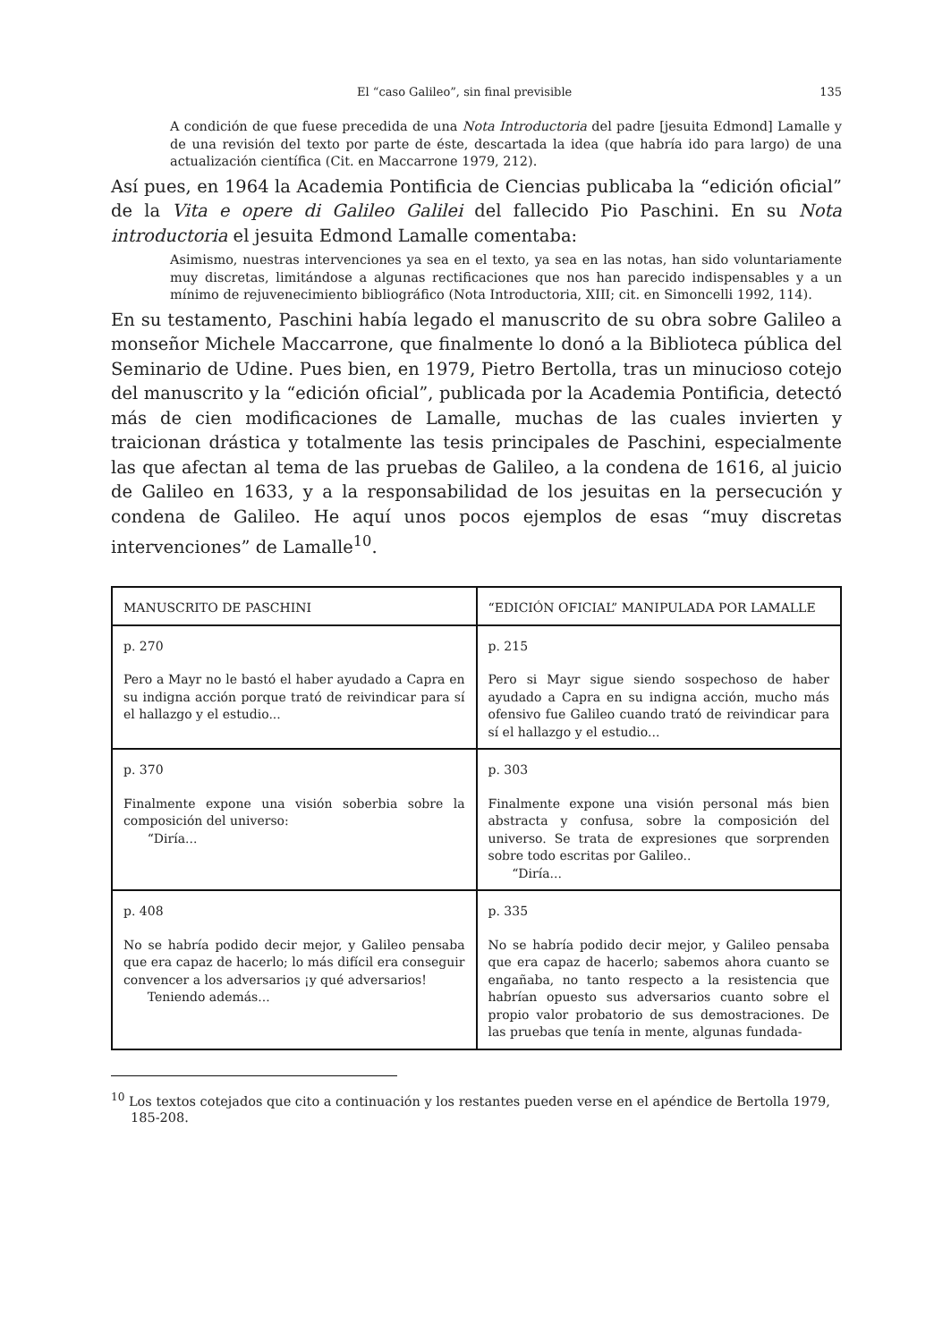El “caso Galileo”, sin final previsible 135
A condición de que fuese precedida de una Nota Introductoria del padre [jesuita Edmond] Lamalle y de una revisión del texto por parte de éste, descartada la idea (que habría ido para largo) de una actualización científica (Cit. en Maccarrone 1979, 212).
Así pues, en 1964 la Academia Pontificia de Ciencias publicaba la “edición oficial” de la Vita e opere di Galileo Galilei del fallecido Pio Paschini. En su Nota introductoria el jesuita Edmond Lamalle comentaba:
Asimismo, nuestras intervenciones ya sea en el texto, ya sea en las notas, han sido voluntariamente muy discretas, limitándose a algunas rectificaciones que nos han parecido indispensables y a un mínimo de rejuvenecimiento bibliográfico (Nota Introductoria, XIII; cit. en Simoncelli 1992, 114).
En su testamento, Paschini había legado el manuscrito de su obra sobre Galileo a monseñor Michele Maccarrone, que finalmente lo donó a la Biblioteca pública del Seminario de Udine. Pues bien, en 1979, Pietro Bertolla, tras un minucioso cotejo del manuscrito y la “edición oficial”, publicada por la Academia Pontificia, detectó más de cien modificaciones de Lamalle, muchas de las cuales invierten y traicionan drástica y totalmente las tesis principales de Paschini, especialmente las que afectan al tema de las pruebas de Galileo, a la condena de 1616, al juicio de Galileo en 1633, y a la responsabilidad de los jesuitas en la persecución y condena de Galileo. He aquí unos pocos ejemplos de esas “muy discretas intervenciones” de Lamalle<sup>10</sup>.
| MANUSCRITO DE PASCHINI | “EDICIÓN OFICIAL” MANIPULADA POR LAMALLE |
| --- | --- |
| p. 270 Pero a Mayr no le bastó el haber ayudado a Capra en su indigna acción porque trató de reivindicar para sí el hallazgo y el estudio... | p. 215 Pero si Mayr sigue siendo sospechoso de haber ayudado a Capra en su indigna acción, mucho más ofensivo fue Galileo cuando trató de reivindicar para sí el hallazgo y el estudio... |
| p. 370 Finalmente expone una visión soberbia sobre la composición del universo: “Diría... | p. 303 Finalmente expone una visión personal más bien abstracta y confusa, sobre la composición del universo. Se trata de expresiones que sorprenden sobre todo escritas por Galileo.. “Diría... |
| p. 408 No se habría podido decir mejor, y Galileo pensaba que era capaz de hacerlo; lo más difícil era conseguir convencer a los adversarios ¡y qué adversarios! Teniendo además... | p. 335 No se habría podido decir mejor, y Galileo pensaba que era capaz de hacerlo; sabemos ahora cuanto se engañaba, no tanto respecto a la resistencia que habrían opuesto sus adversarios cuanto sobre el propio valor probatorio de sus demostraciones. De las pruebas que tenía in mente, algunas fundada- |
<sup>10</sup> Los textos cotejados que cito a continuación y los restantes pueden verse en el apéndice de Bertolla 1979, 185-208.